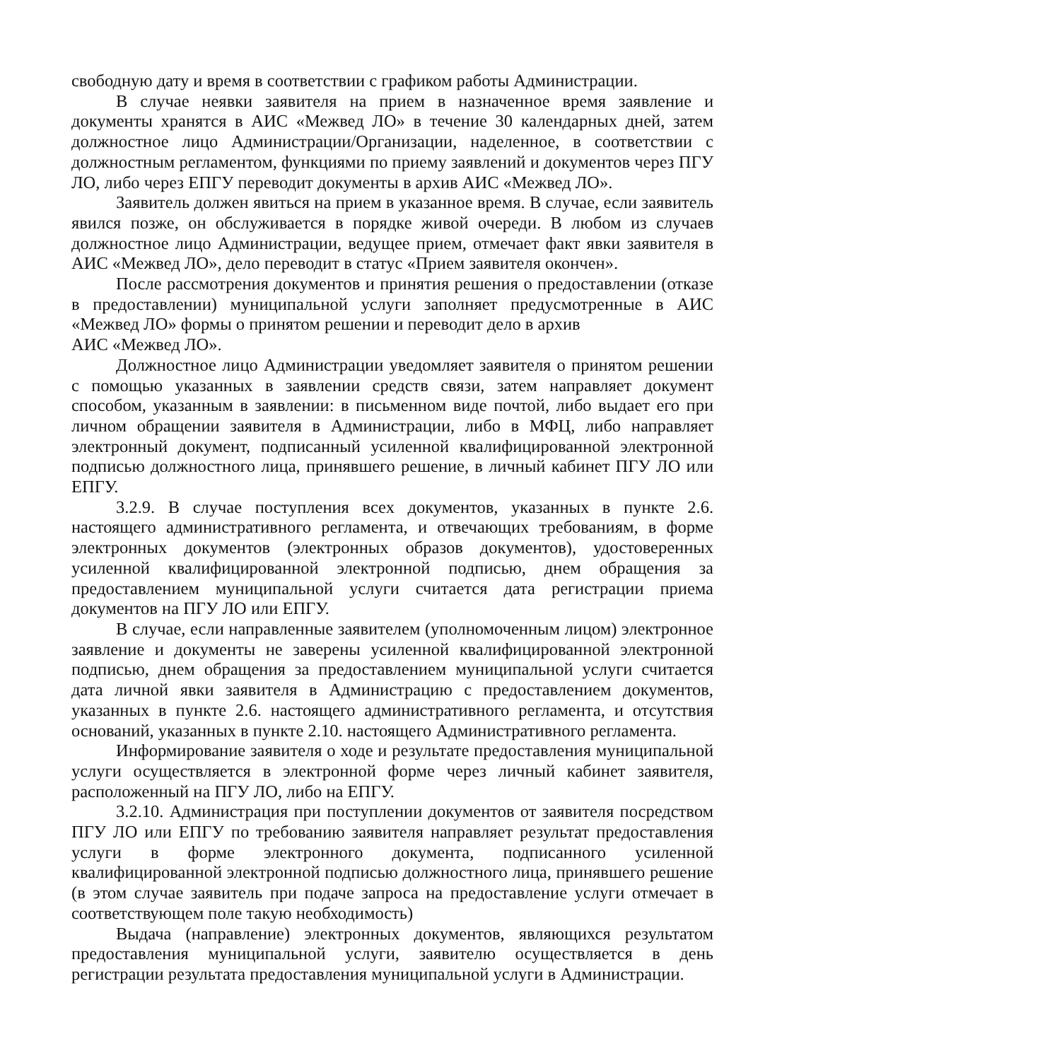свободную дату и время в соответствии с графиком работы Администрации.
В случае неявки заявителя на прием в назначенное время заявление и документы хранятся в АИС «Межвед ЛО» в течение 30 календарных дней, затем должностное лицо Администрации/Организации, наделенное, в соответствии с должностным регламентом, функциями по приему заявлений и документов через ПГУ ЛО, либо через ЕПГУ переводит документы в архив АИС «Межвед ЛО».
Заявитель должен явиться на прием в указанное время. В случае, если заявитель явился позже, он обслуживается в порядке живой очереди. В любом из случаев должностное лицо Администрации, ведущее прием, отмечает факт явки заявителя в АИС «Межвед ЛО», дело переводит в статус «Прием заявителя окончен».
После рассмотрения документов и принятия решения о предоставлении (отказе в предоставлении) муниципальной услуги заполняет предусмотренные в АИС «Межвед ЛО» формы о принятом решении и переводит дело в архив
АИС «Межвед ЛО».
Должностное лицо Администрации уведомляет заявителя о принятом решении с помощью указанных в заявлении средств связи, затем направляет документ способом, указанным в заявлении: в письменном виде почтой, либо выдает его при личном обращении заявителя в Администрации, либо в МФЦ, либо направляет электронный документ, подписанный усиленной квалифицированной электронной подписью должностного лица, принявшего решение, в личный кабинет ПГУ ЛО или ЕПГУ.
3.2.9. В случае поступления всех документов, указанных в пункте 2.6. настоящего административного регламента, и отвечающих требованиям, в форме электронных документов (электронных образов документов), удостоверенных усиленной квалифицированной электронной подписью, днем обращения за предоставлением муниципальной услуги считается дата регистрации приема документов на ПГУ ЛО или ЕПГУ.
В случае, если направленные заявителем (уполномоченным лицом) электронное заявление и документы не заверены усиленной квалифицированной электронной подписью, днем обращения за предоставлением муниципальной услуги считается дата личной явки заявителя в Администрацию с предоставлением документов, указанных в пункте 2.6. настоящего административного регламента, и отсутствия оснований, указанных в пункте 2.10. настоящего Административного регламента.
Информирование заявителя о ходе и результате предоставления муниципальной услуги осуществляется в электронной форме через личный кабинет заявителя, расположенный на ПГУ ЛО, либо на ЕПГУ.
3.2.10. Администрация при поступлении документов от заявителя посредством ПГУ ЛО или ЕПГУ по требованию заявителя направляет результат предоставления услуги в форме электронного документа, подписанного усиленной квалифицированной электронной подписью должностного лица, принявшего решение (в этом случае заявитель при подаче запроса на предоставление услуги отмечает в соответствующем поле такую необходимость)
Выдача (направление) электронных документов, являющихся результатом предоставления муниципальной услуги, заявителю осуществляется в день регистрации результата предоставления муниципальной услуги в Администрации.